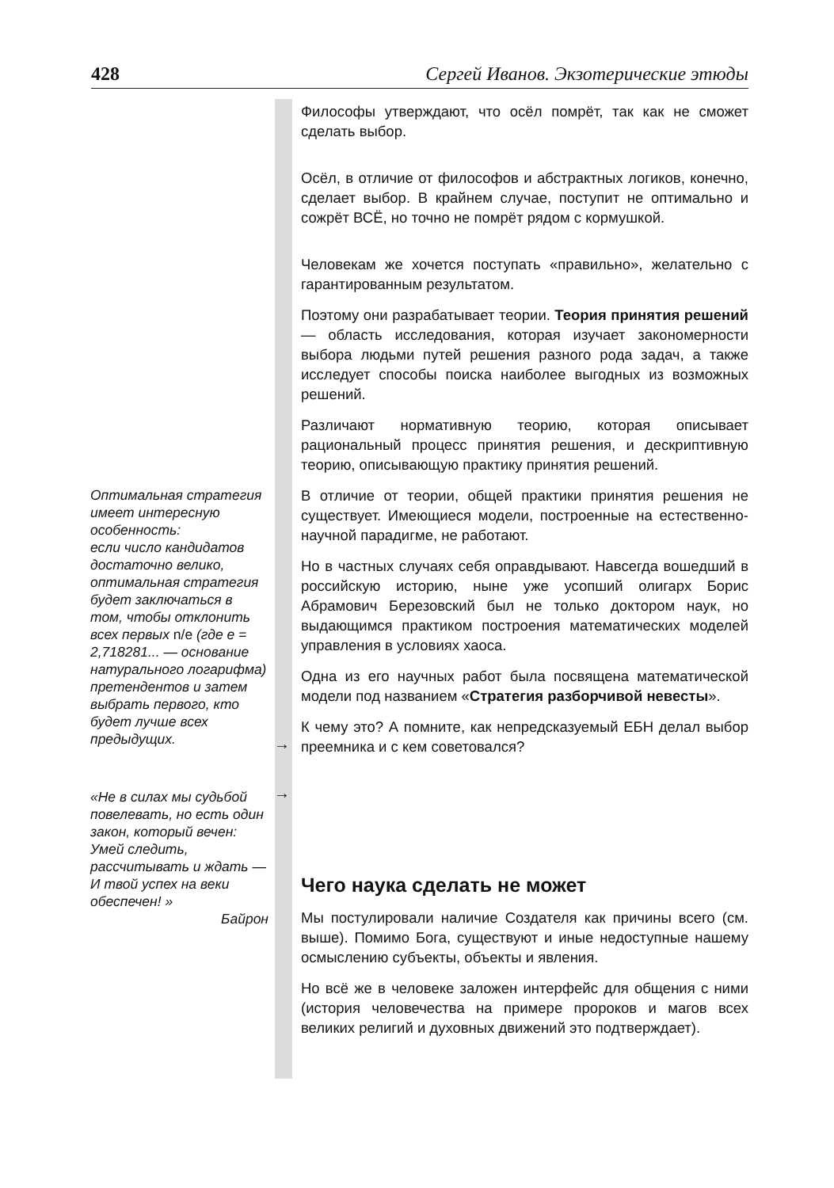428 Сергей Иванов. Экзотерические этюды
Философы утверждают, что осёл помрёт, так как не сможет сделать выбор.
Осёл, в отличие от философов и абстрактных логиков, конечно, сделает выбор. В крайнем случае, поступит не оптимально и сожрёт ВСЁ, но точно не помрёт рядом с кормушкой.
Человекам же хочется поступать «правильно», желательно с гарантированным результатом.
Поэтому они разрабатывает теории. Теория принятия решений — область исследования, которая изучает закономерности выбора людьми путей решения разного рода задач, а также исследует способы поиска наиболее выгодных из возможных решений.
Различают нормативную теорию, которая описывает рациональный процесс принятия решения, и дескриптивную теорию, описывающую практику принятия решений.
В отличие от теории, общей практики принятия решения не существует. Имеющиеся модели, построенные на естественно-научной парадигме, не работают.
Но в частных случаях себя оправдывают. Навсегда вошедший в российскую историю, ныне уже усопший олигарх Борис Абрамович Березовский был не только доктором наук, но выдающимся практиком построения математических моделей управления в условиях хаоса.
Одна из его научных работ была посвящена математической модели под названием «Стратегия разборчивой невесты».
К чему это? А помните, как непредсказуемый ЕБН делал выбор преемника и с кем советовался?
Чего наука сделать не может
Мы постулировали наличие Создателя как причины всего (см. выше). Помимо Бога, существуют и иные недоступные нашему осмыслению субъекты, объекты и явления.
Но всё же в человеке заложен интерфейс для общения с ними (история человечества на примере пророков и магов всех великих религий и духовных движений это подтверждает).
Оптимальная стратегия имеет интересную особенность:
если число кандидатов достаточно велико, оптимальная стратегия будет заключаться в том, чтобы отклонить всех первых n/e (где e = 2,718281... — основание натурального логарифма) претендентов и затем выбрать первого, кто будет лучше всех предыдущих.
→
«Не в силах мы судьбой повелевать, но есть один закон, который вечен:
Умей следить, рассчитывать и ждать —
И твой успех на веки обеспечен! »
Байрон
→